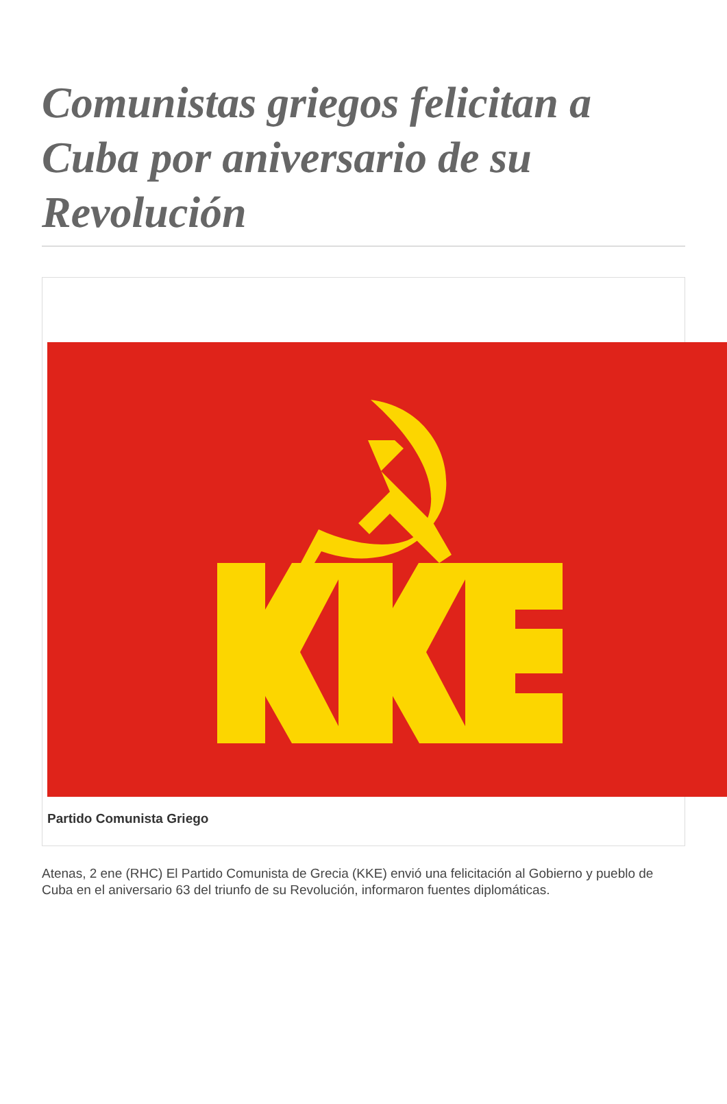Comunistas griegos felicitan a Cuba por aniversario de su Revolución
Partido Comunista Griego
Atenas, 2 ene (RHC) El Partido Comunista de Grecia (KKE) envió una felicitación al Gobierno y pueblo de Cuba en el aniversario 63 del triunfo de su Revolución, informaron fuentes diplomáticas.